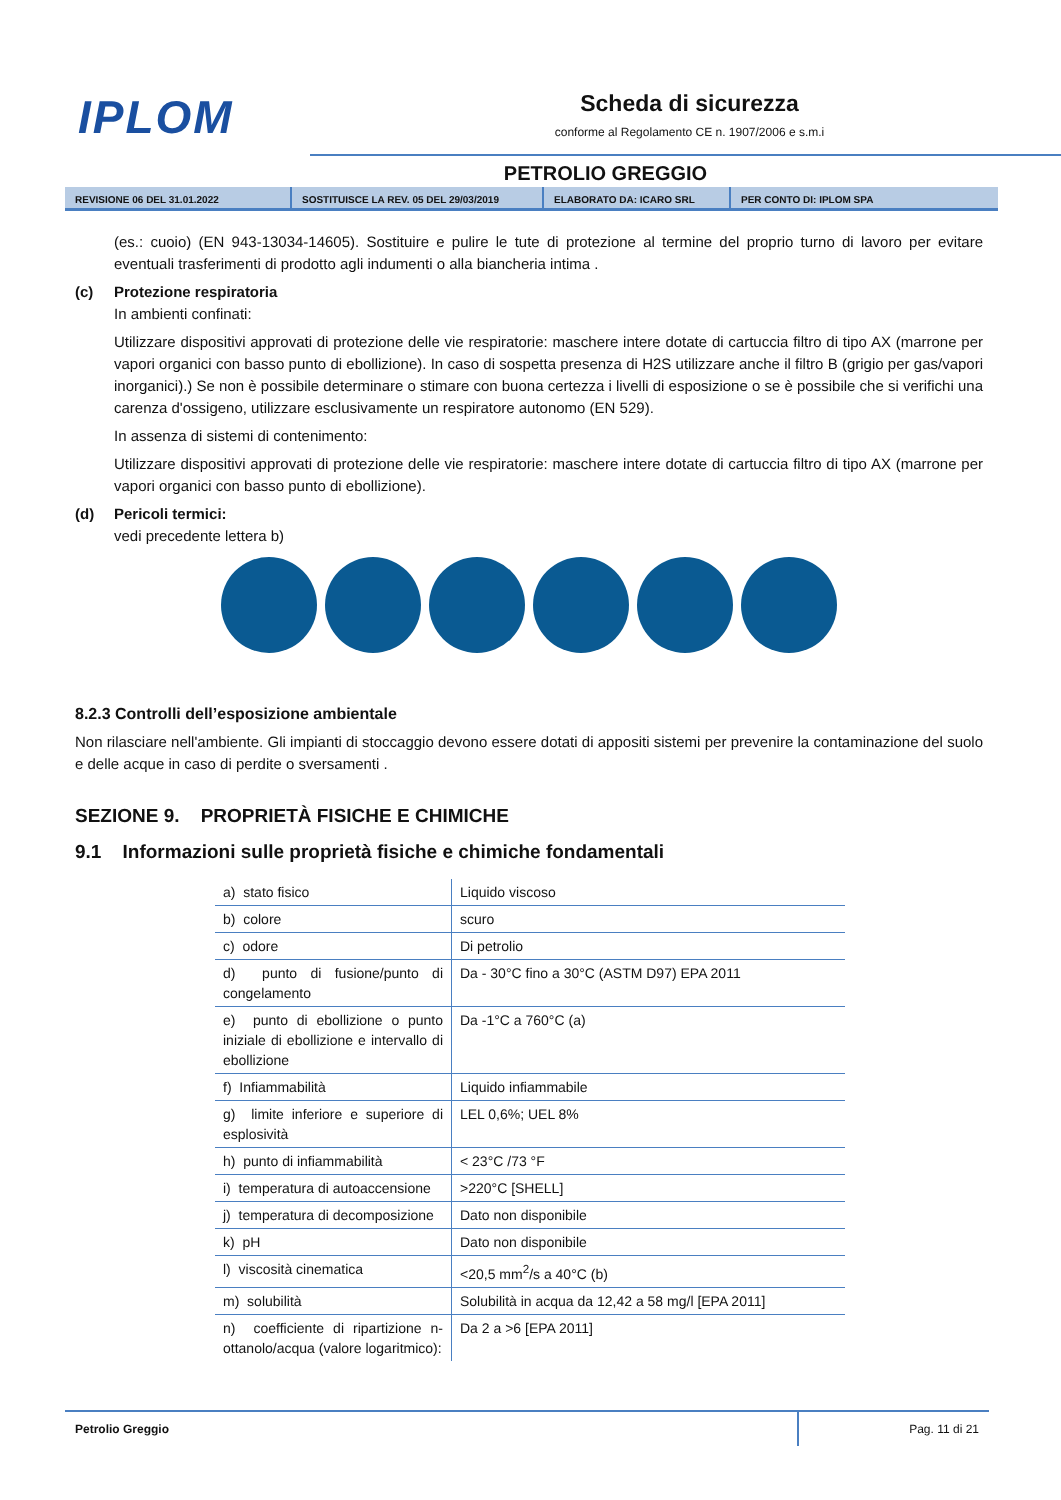IPLOM
Scheda di sicurezza
conforme al Regolamento CE n. 1907/2006 e s.m.i
PETROLIO GREGGIO
REVISIONE 06 DEL 31.01.2022 SOSTITUISCE LA REV. 05 DEL 29/03/2019 ELABORATO DA: ICARO SRL PER CONTO DI: IPLOM SPA
(es.: cuoio) (EN 943-13034-14605). Sostituire e pulire le tute di protezione al termine del proprio turno di lavoro per evitare eventuali trasferimenti di prodotto agli indumenti o alla biancheria intima .
(c) Protezione respiratoria
In ambienti confinati:
Utilizzare dispositivi approvati di protezione delle vie respiratorie: maschere intere dotate di cartuccia filtro di tipo AX (marrone per vapori organici con basso punto di ebollizione). In caso di sospetta presenza di H2S utilizzare anche il filtro B (grigio per gas/vapori inorganici).) Se non è possibile determinare o stimare con buona certezza i livelli di esposizione o se è possibile che si verifichi una carenza d'ossigeno, utilizzare esclusivamente un respiratore autonomo (EN 529).
In assenza di sistemi di contenimento:
Utilizzare dispositivi approvati di protezione delle vie respiratorie: maschere intere dotate di cartuccia filtro di tipo AX (marrone per vapori organici con basso punto di ebollizione).
(d) Pericoli termici:
vedi precedente lettera b)
8.2.3 Controlli dell’esposizione ambientale
Non rilasciare nell'ambiente. Gli impianti di stoccaggio devono essere dotati di appositi sistemi per prevenire la contaminazione del suolo e delle acque in caso di perdite o sversamenti .
SEZIONE 9. PROPRIETÀ FISICHE E CHIMICHE
9.1 Informazioni sulle proprietà fisiche e chimiche fondamentali
| a) stato fisico | Liquido viscoso |
| b) colore | scuro |
| c) odore | Di petrolio |
| d) punto di fusione/punto di congelamento | Da - 30°C fino a 30°C (ASTM D97) EPA 2011 |
| e) punto di ebollizione o punto iniziale di ebollizione e intervallo di ebollizione | Da -1°C a 760°C (a) |
| f) Infiammabilità | Liquido infiammabile |
| g) limite inferiore e superiore di esplosività | LEL 0,6%; UEL 8% |
| h) punto di infiammabilità | < 23°C /73 °F |
| i) temperatura di autoaccensione | >220°C [SHELL] |
| j) temperatura di decomposizione | Dato non disponibile |
| k) pH | Dato non disponibile |
| l) viscosità cinematica | <20,5 mm<sup>2</sup>/s a 40°C (b) |
| m) solubilità | Solubilità in acqua da 12,42 a 58 mg/l [EPA 2011] |
| n) coefficiente di ripartizione n-ottanolo/acqua (valore logaritmico): | Da 2 a >6 [EPA 2011] |
Petrolio Greggio Pag. 11 di 21